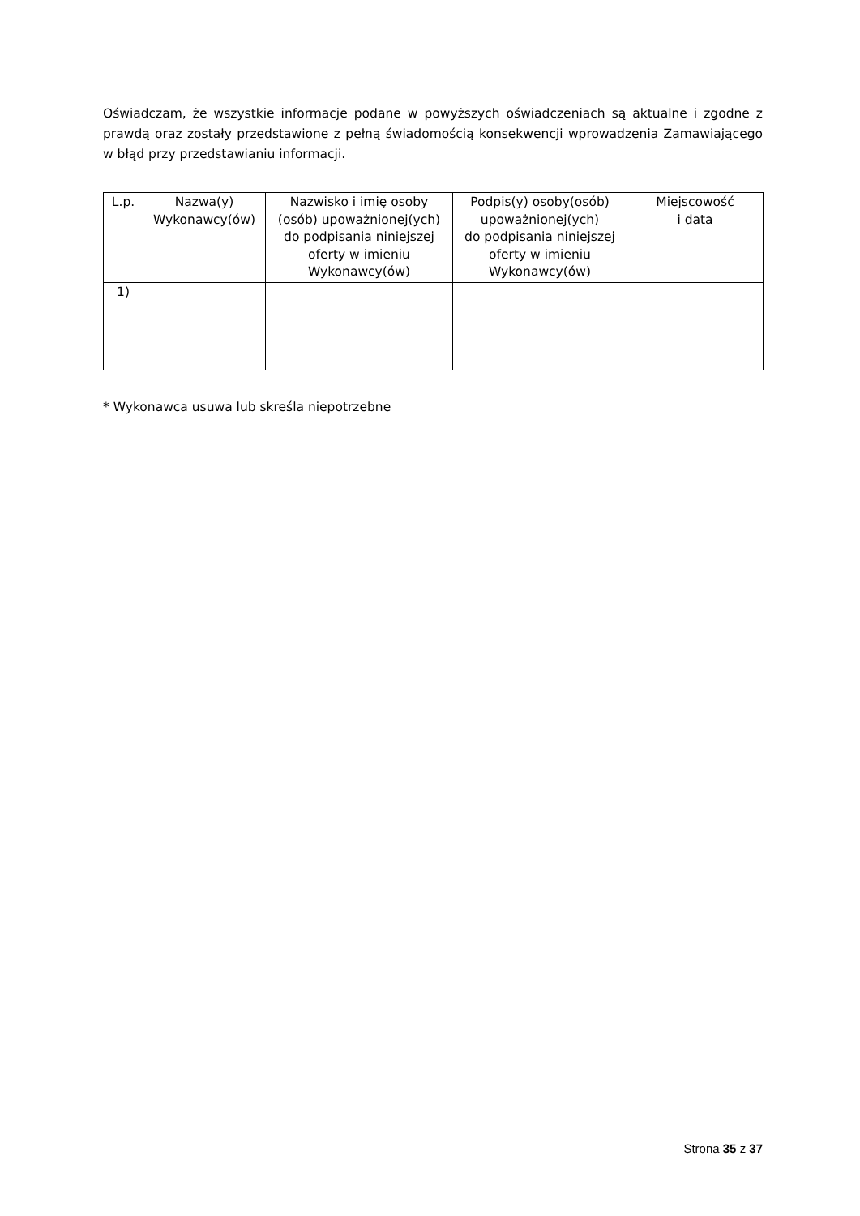Oświadczam, że wszystkie informacje podane w powyższych oświadczeniach są aktualne i zgodne z prawdą oraz zostały przedstawione z pełną świadomością konsekwencji wprowadzenia Zamawiającego w błąd przy przedstawianiu informacji.
| L.p. | Nazwa(y) Wykonawcy(ów) | Nazwisko i imię osoby (osób) upoważnionej(ych) do podpisania niniejszej oferty w imieniu Wykonawcy(ów) | Podpis(y) osoby(osób) upoważnionej(ych) do podpisania niniejszej oferty w imieniu Wykonawcy(ów) | Miejscowość i data |
| --- | --- | --- | --- | --- |
| 1) | | | | |
* Wykonawca usuwa lub skreśla niepotrzebne
Strona 35 z 37